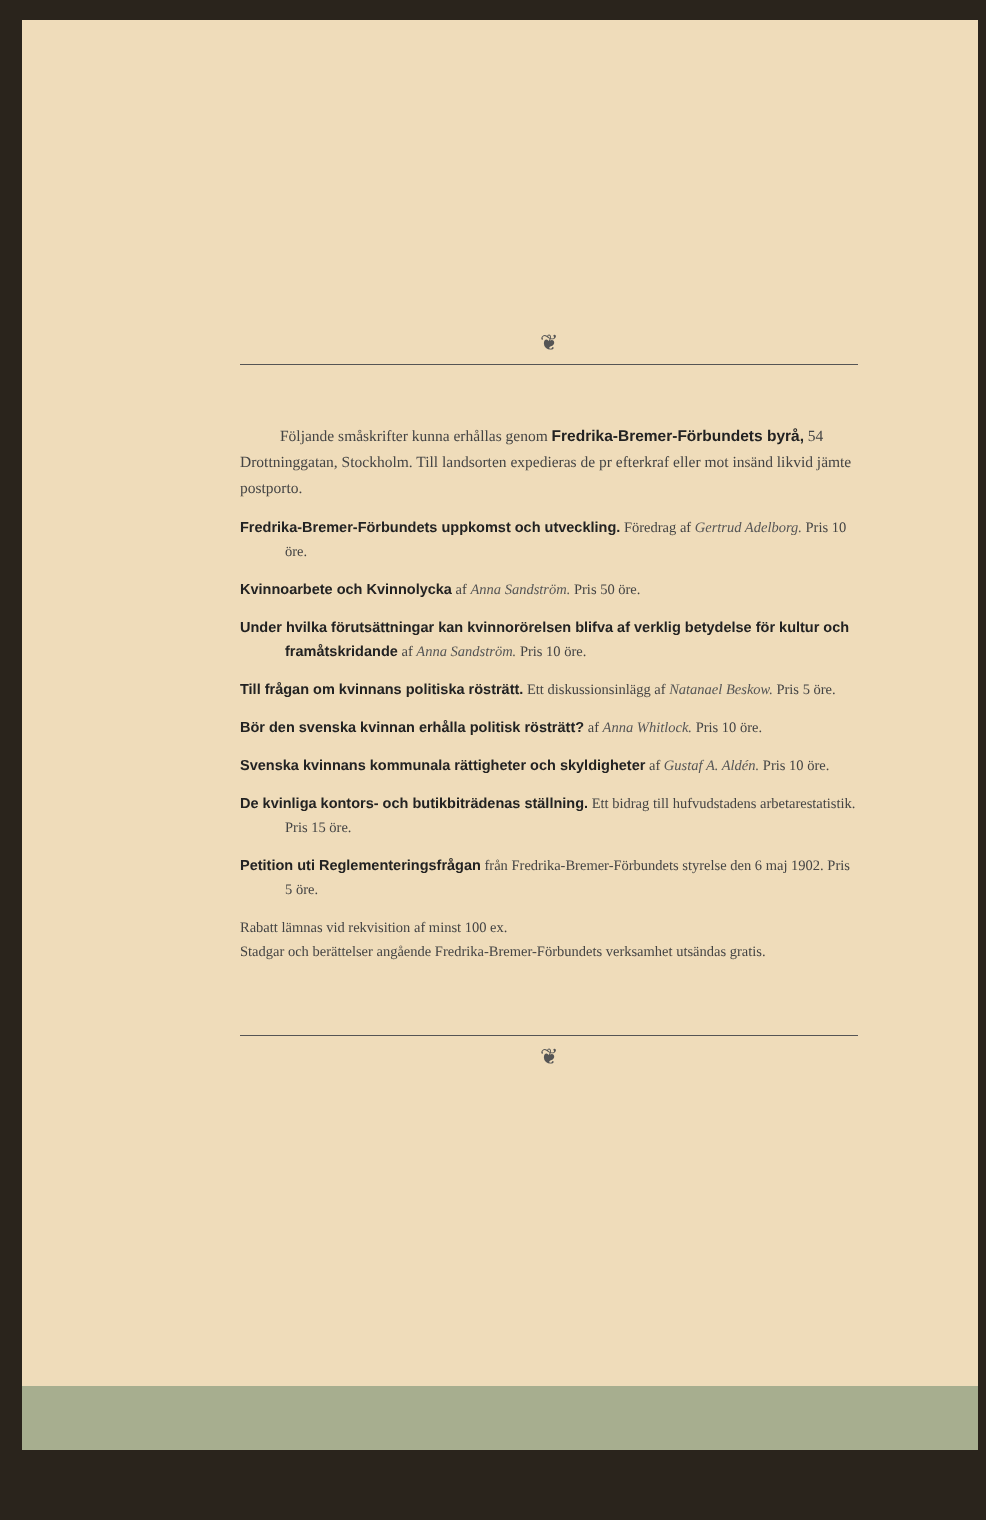❦
Följande småskrifter kunna erhållas genom Fredrika-Bremer-Förbundets byrå, 54 Drottninggatan, Stockholm. Till landsorten expedieras de pr efterkraf eller mot insänd likvid jämte postporto.
Fredrika-Bremer-Förbundets uppkomst och utveckling. Föredrag af Gertrud Adelborg. Pris 10 öre.
Kvinnoarbete och Kvinnolycka af Anna Sandström. Pris 50 öre.
Under hvilka förutsättningar kan kvinnorörelsen blifva af verklig betydelse för kultur och framåtskridande af Anna Sandström. Pris 10 öre.
Till frågan om kvinnans politiska rösträtt. Ett diskussionsinlägg af Natanael Beskow. Pris 5 öre.
Bör den svenska kvinnan erhålla politisk rösträtt? af Anna Whitlock. Pris 10 öre.
Svenska kvinnans kommunala rättigheter och skyldigheter af Gustaf A. Aldén. Pris 10 öre.
De kvinliga kontors- och butikbiträdenas ställning. Ett bidrag till hufvudstadens arbetarestatistik. Pris 15 öre.
Petition uti Reglementeringsfrågan från Fredrika-Bremer-Förbundets styrelse den 6 maj 1902. Pris 5 öre.
Rabatt lämnas vid rekvisition af minst 100 ex.
Stadgar och berättelser angående Fredrika-Bremer-Förbundets verksamhet utsändas gratis.
❦